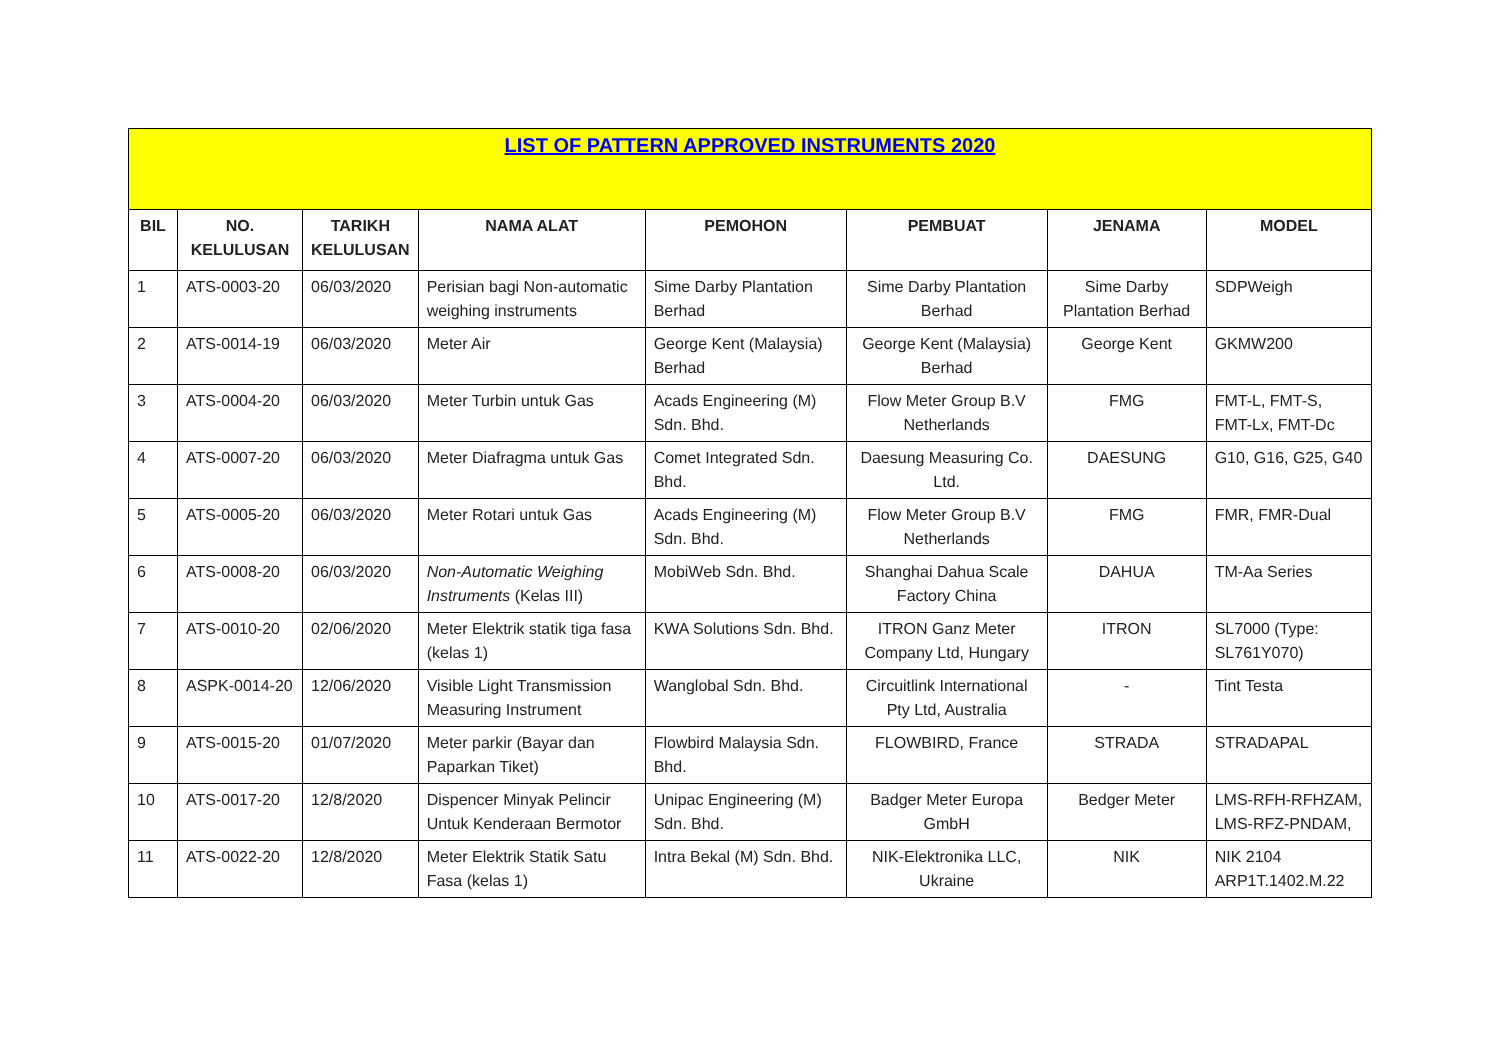| LIST OF PATTERN APPROVED INSTRUMENTS 2020 | | | | | | | |
| --- | --- | --- | --- | --- | --- | --- | --- |
| BIL | NO. KELULUSAN | TARIKH KELULUSAN | NAMA ALAT | PEMOHON | PEMBUAT | JENAMA | MODEL |
| 1 | ATS-0003-20 | 06/03/2020 | Perisian bagi Non-automatic weighing instruments | Sime Darby Plantation Berhad | Sime Darby Plantation Berhad | Sime Darby Plantation Berhad | SDPWeigh |
| 2 | ATS-0014-19 | 06/03/2020 | Meter Air | George Kent (Malaysia) Berhad | George Kent (Malaysia) Berhad | George Kent | GKMW200 |
| 3 | ATS-0004-20 | 06/03/2020 | Meter Turbin untuk Gas | Acads Engineering (M) Sdn. Bhd. | Flow Meter Group B.V Netherlands | FMG | FMT-L, FMT-S, FMT-Lx, FMT-Dc |
| 4 | ATS-0007-20 | 06/03/2020 | Meter Diafragma untuk Gas | Comet Integrated Sdn. Bhd. | Daesung Measuring Co. Ltd. | DAESUNG | G10, G16, G25, G40 |
| 5 | ATS-0005-20 | 06/03/2020 | Meter Rotari untuk Gas | Acads Engineering (M) Sdn. Bhd. | Flow Meter Group B.V Netherlands | FMG | FMR, FMR-Dual |
| 6 | ATS-0008-20 | 06/03/2020 | Non-Automatic Weighing Instruments (Kelas III) | MobiWeb Sdn. Bhd. | Shanghai Dahua Scale Factory China | DAHUA | TM-Aa Series |
| 7 | ATS-0010-20 | 02/06/2020 | Meter Elektrik statik tiga fasa (kelas 1) | KWA Solutions Sdn. Bhd. | ITRON Ganz Meter Company Ltd, Hungary | ITRON | SL7000 (Type: SL761Y070) |
| 8 | ASPK-0014-20 | 12/06/2020 | Visible Light Transmission Measuring Instrument | Wanglobal Sdn. Bhd. | Circuitlink International Pty Ltd, Australia | - | Tint Testa |
| 9 | ATS-0015-20 | 01/07/2020 | Meter parkir (Bayar dan Paparkan Tiket) | Flowbird Malaysia Sdn. Bhd. | FLOWBIRD, France | STRADA | STRADAPAL |
| 10 | ATS-0017-20 | 12/8/2020 | Dispencer Minyak Pelincir Untuk Kenderaan Bermotor | Unipac Engineering (M) Sdn. Bhd. | Badger Meter Europa GmbH | Bedger Meter | LMS-RFH-RFHZAM, LMS-RFZ-PNDAM, |
| 11 | ATS-0022-20 | 12/8/2020 | Meter Elektrik Statik Satu Fasa (kelas 1) | Intra Bekal (M) Sdn. Bhd. | NIK-Elektronika LLC, Ukraine | NIK | NIK 2104 ARP1T.1402.M.22 |